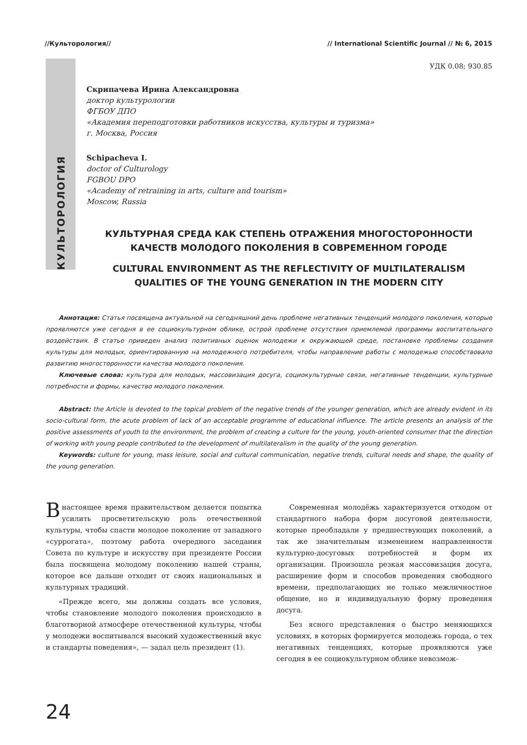//Культорология// // International Scientific Journal // № 6, 2015
КУЛЬТОРОЛОГИЯ
УДК 0.08; 930.85
Скрипачева Ирина Александровна
доктор культурологии
ФГБОУ ДПО
«Академия переподготовки работников искусства, культуры и туризма»
г. Москва, Россия
Schipacheva I.
doctor of Culturology
FGBOU DPO
«Academy of retraining in arts, culture and tourism»
Moscow, Russia
КУЛЬТУРНАЯ СРЕДА КАК СТЕПЕНЬ ОТРАЖЕНИЯ МНОГОСТОРОННОСТИ КАЧЕСТВ МОЛОДОГО ПОКОЛЕНИЯ В СОВРЕМЕННОМ ГОРОДЕ
CULTURAL ENVIRONMENT AS THE REFLECTIVITY OF MULTILATERALISM QUALITIES OF THE YOUNG GENERATION IN THE MODERN CITY
Аннотация: Статья посвящена актуальной на сегодняшний день проблеме негативных тенденций молодого поколения, которые проявляются уже сегодня в ее социокультурном облике, острой проблеме отсутствия приемлемой программы воспитательного воздействия. В статье приведен анализ позитивных оценок молодежи к окружающей среде, постановке проблемы создания культуры для молодых, ориентированную на молодежного потребителя, чтобы направление работы с молодежью способствовало развитию многосторонности качества молодого поколения.
Ключевые слова: культура для молодых, массовизация досуга, социокультурные связи, негативные тенденции, культурные потребности и формы, качество молодого поколения.
Abstract: the Article is devoted to the topical problem of the negative trends of the younger generation, which are already evident in its socio-cultural form, the acute problem of lack of an acceptable programme of educational influence. The article presents an analysis of the positive assessments of youth to the environment, the problem of creating a culture for the young, youth-oriented consumer that the direction of working with young people contributed to the development of multilateralism in the quality of the young generation.
Keywords: culture for young, mass leisure, social and cultural communication, negative trends, cultural needs and shape, the quality of the young generation.
Внастоящее время правительством делается попытка усилить просветительскую роль отечественной культуры, чтобы спасти молодое поколение от западного «суррогата», поэтому работа очередного заседания Совета по культуре и искусству при президенте России была посвящена молодому поколению нашей страны, которое все дальше отходит от своих национальных и культурных традиций.
«Прежде всего, мы должны создать все условия, чтобы становление молодого поколения происходило в благотворной атмосфере отечественной культуры, чтобы у молодежи воспитывался высокий художественный вкус и стандарты поведения», — задал цель президент (1).
Современная молодёжь характеризуется отходом от стандартного набора форм досуговой деятельности, которые преобладали у предшествующих поколений, а так же значительным изменением направленности культурно-досуговых потребностей и форм их организации. Произошла резкая массовизация досуга, расширение форм и способов проведения свободного времени, предполагающих не только межличностное общение, но и индивидуальную форму проведения досуга.
Без ясного представления о быстро меняющихся условиях, в которых формируется молодежь города, о тех негативных тенденциях, которые проявляются уже сегодня в ее социокультурном облике невозмож-
24